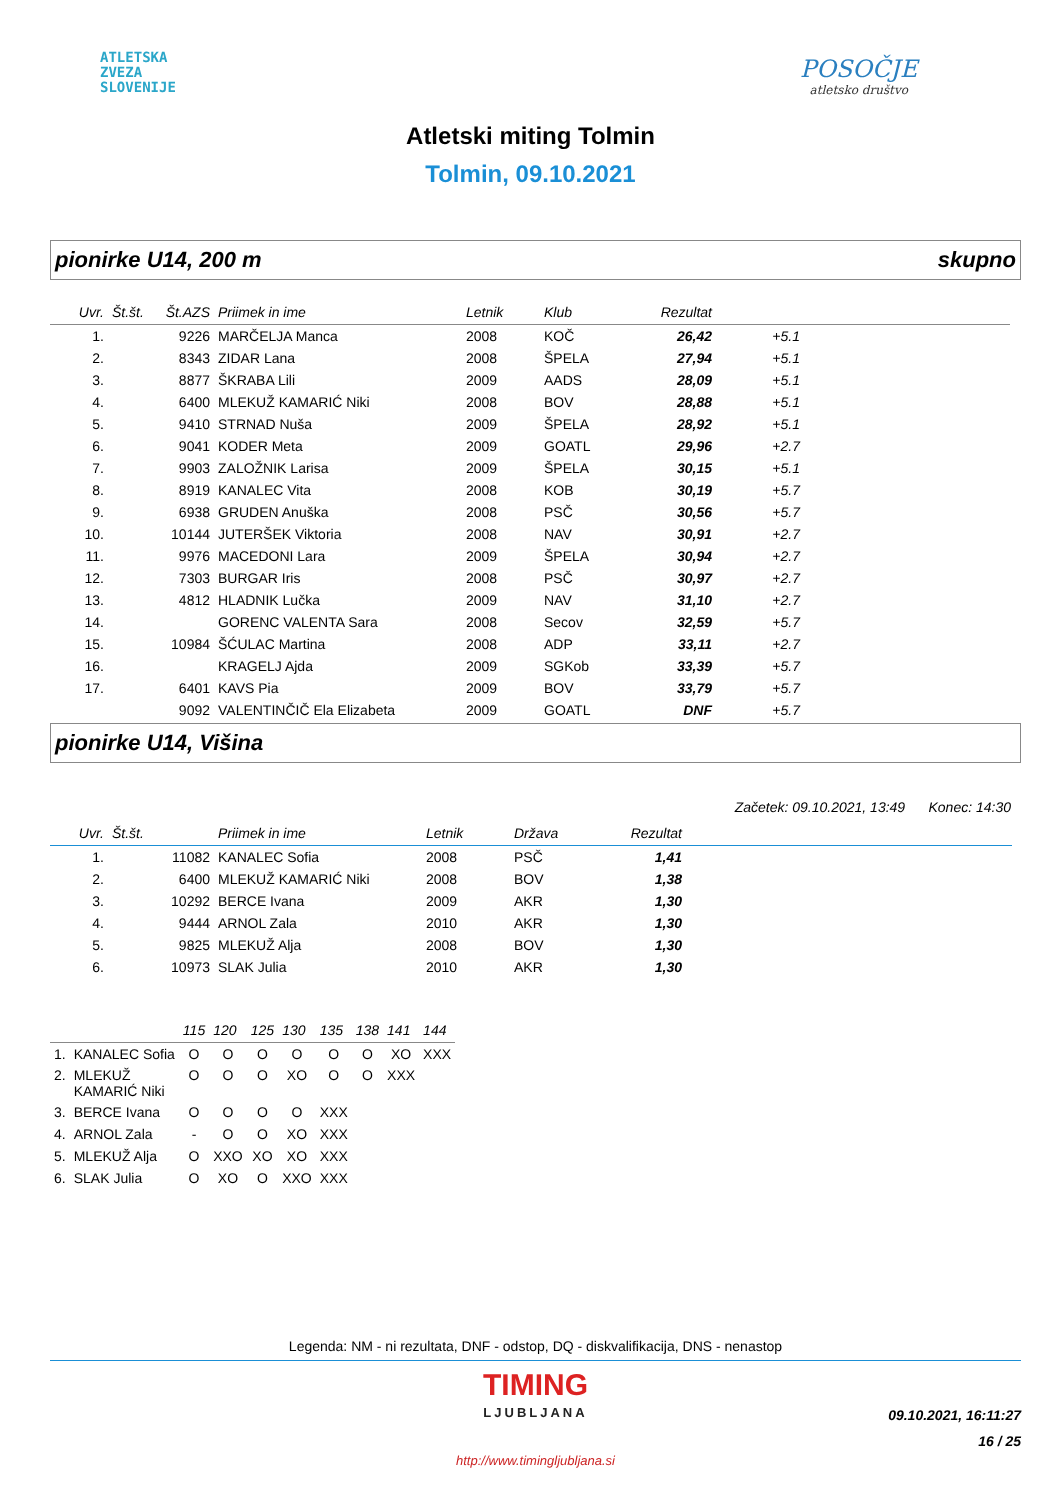ATLETSKA
ZVEZA
SLOVENIJE
POSOČJE
atletsko društvo
Atletski miting Tolmin
Tolmin, 09.10.2021
pionirke U14, 200 m skupno
| Uvr. | Št.št. | Št.AZS | Priimek in ime | Letnik | Klub | Rezultat | | |
| --- | --- | --- | --- | --- | --- | --- | --- | --- |
| 1. | | 9226 | MARČELJA Manca | 2008 | KOČ | 26,42 | +5.1 | |
| 2. | | 8343 | ZIDAR Lana | 2008 | ŠPELA | 27,94 | +5.1 | |
| 3. | | 8877 | ŠKRABA Lili | 2009 | AADS | 28,09 | +5.1 | |
| 4. | | 6400 | MLEKUŽ KAMARIĆ Niki | 2008 | BOV | 28,88 | +5.1 | |
| 5. | | 9410 | STRNAD Nuša | 2009 | ŠPELA | 28,92 | +5.1 | |
| 6. | | 9041 | KODER Meta | 2009 | GOATL | 29,96 | +2.7 | |
| 7. | | 9903 | ZALOŽNIK Larisa | 2009 | ŠPELA | 30,15 | +5.1 | |
| 8. | | 8919 | KANALEC Vita | 2008 | KOB | 30,19 | +5.7 | |
| 9. | | 6938 | GRUDEN Anuška | 2008 | PSČ | 30,56 | +5.7 | |
| 10. | | 10144 | JUTERŠEK Viktoria | 2008 | NAV | 30,91 | +2.7 | |
| 11. | | 9976 | MACEDONI Lara | 2009 | ŠPELA | 30,94 | +2.7 | |
| 12. | | 7303 | BURGAR Iris | 2008 | PSČ | 30,97 | +2.7 | |
| 13. | | 4812 | HLADNIK Lučka | 2009 | NAV | 31,10 | +2.7 | |
| 14. | | | GORENC VALENTA Sara | 2008 | Secov | 32,59 | +5.7 | |
| 15. | | 10984 | ŠĆULAC Martina | 2008 | ADP | 33,11 | +2.7 | |
| 16. | | | KRAGELJ Ajda | 2009 | SGKob | 33,39 | +5.7 | |
| 17. | | 6401 | KAVS Pia | 2009 | BOV | 33,79 | +5.7 | |
| | | 9092 | VALENTINČIČ Ela Elizabeta | 2009 | GOATL | DNF | +5.7 | |
pionirke U14, Višina
Začetek: 09.10.2021, 13:49 Konec: 14:30
| Uvr. | Št.št. | | Priimek in ime | Letnik | Država | Rezultat | |
| --- | --- | --- | --- | --- | --- | --- | --- |
| 1. | | 11082 | KANALEC Sofia | 2008 | PSČ | 1,41 | |
| 2. | | 6400 | MLEKUŽ KAMARIĆ Niki | 2008 | BOV | 1,38 | |
| 3. | | 10292 | BERCE Ivana | 2009 | AKR | 1,30 | |
| 4. | | 9444 | ARNOL Zala | 2010 | AKR | 1,30 | |
| 5. | | 9825 | MLEKUŽ Alja | 2008 | BOV | 1,30 | |
| 6. | | 10973 | SLAK Julia | 2010 | AKR | 1,30 | |
| | | 115 | 120 | 125 | 130 | 135 | 138 | 141 | 144 |
| --- | --- | --- | --- | --- | --- | --- | --- | --- | --- |
| 1. | KANALEC Sofia | O | O | O | O | O | O | XO | XXX |
| 2. | MLEKUŽ KAMARIĆ Niki | O | O | O | XO | O | O | XXX | |
| 3. | BERCE Ivana | O | O | O | O | XXX | | | |
| 4. | ARNOL Zala | - | O | O | XO | XXX | | | |
| 5. | MLEKUŽ Alja | O | XXO | XO | XO | XXX | | | |
| 6. | SLAK Julia | O | XO | O | XXO | XXX | | | |
Legenda: NM - ni rezultata, DNF - odstop, DQ - diskvalifikacija, DNS - nenastop
TIMING
LJUBLJANA
09.10.2021, 16:11:27
16 / 25
http://www.timingljubljana.si